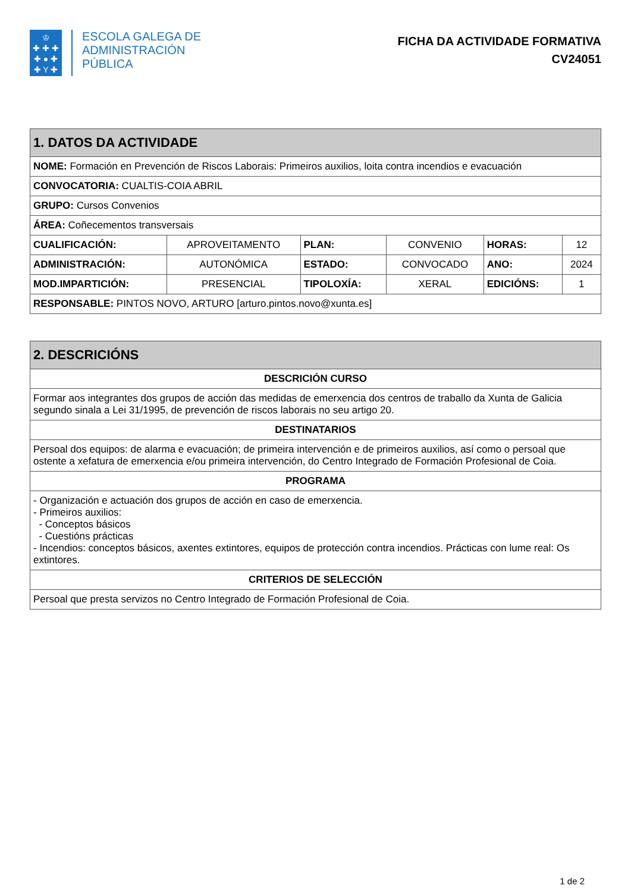♔
✚ ✚ ✚
✚ ● ✚
✚ Y ✚
ESCOLA GALEGA DE
ADMINISTRACIÓN
PÚBLICA
FICHA DA ACTIVIDADE FORMATIVA
CV24051
| 1. DATOS DA ACTIVIDADE | | | | | |
| --- | --- | --- | --- | --- | --- |
| NOME: Formación en Prevención de Riscos Laborais: Primeiros auxilios, loita contra incendios e evacuación | | | | | |
| CONVOCATORIA: CUALTIS-COIA ABRIL | | | | | |
| GRUPO: Cursos Convenios | | | | | |
| ÁREA: Coñecementos transversais | | | | | |
| CUALIFICACIÓN: | APROVEITAMENTO | PLAN: | CONVENIO | HORAS: | 12 |
| ADMINISTRACIÓN: | AUTONÓMICA | ESTADO: | CONVOCADO | ANO: | 2024 |
| MOD.IMPARTICIÓN: | PRESENCIAL | TIPOLOXÍA: | XERAL | EDICIÓNS: | 1 |
| RESPONSABLE: PINTOS NOVO, ARTURO [arturo.pintos.novo@xunta.es] | | | | | |
| 2. DESCRICIÓNS |
| --- |
| DESCRICIÓN CURSO |
| Formar aos integrantes dos grupos de acción das medidas de emerxencia dos centros de traballo da Xunta de Galicia segundo sinala a Lei 31/1995, de prevención de riscos laborais no seu artigo 20. |
| DESTINATARIOS |
| Persoal dos equipos: de alarma e evacuación; de primeira intervención e de primeiros auxilios, así como o persoal que ostente a xefatura de emerxencia e/ou primeira intervención, do Centro Integrado de Formación Profesional de Coia. |
| PROGRAMA |
| - Organización e actuación dos grupos de acción en caso de emerxencia. - Primeiros auxilios: - Conceptos básicos - Cuestións prácticas - Incendios: conceptos básicos, axentes extintores, equipos de protección contra incendios. Prácticas con lume real: Os extintores. |
| CRITERIOS DE SELECCIÓN |
| Persoal que presta servizos no Centro Integrado de Formación Profesional de Coia. |
1 de 2